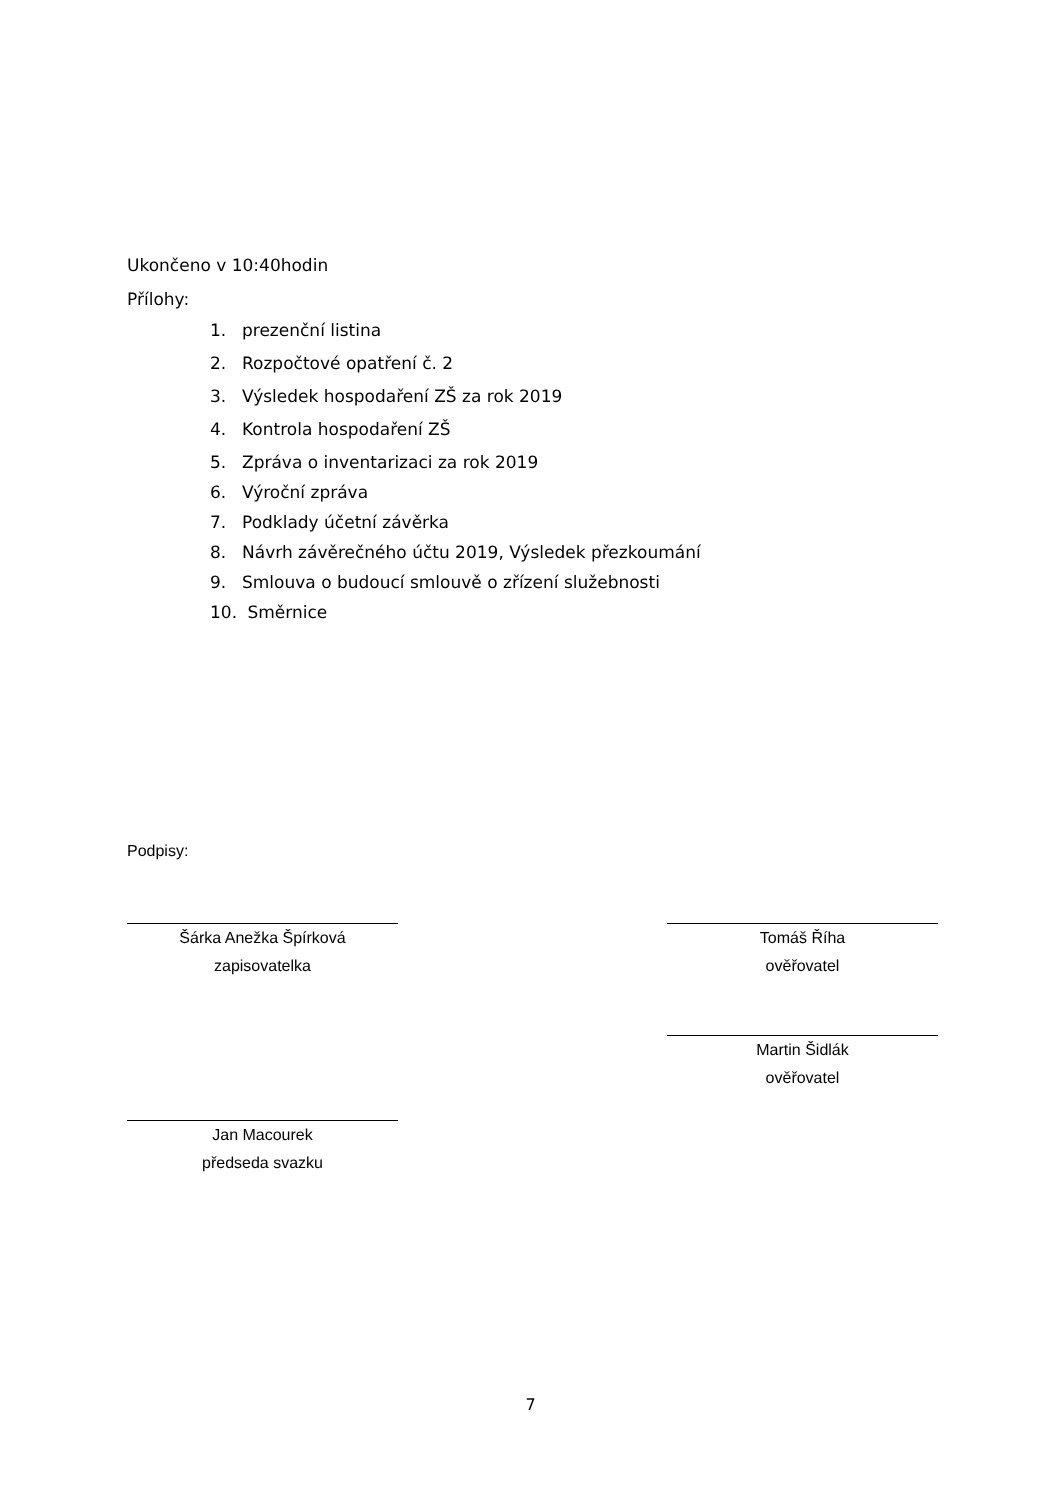Ukončeno v 10:40hodin
Přílohy:
1. prezenční listina
2. Rozpočtové opatření č. 2
3. Výsledek hospodaření ZŠ za rok 2019
4. Kontrola hospodaření ZŠ
5. Zpráva o inventarizaci za rok 2019
6. Výroční zpráva
7. Podklady účetní závěrka
8. Návrh závěrečného účtu 2019, Výsledek přezkoumání
9. Smlouva o budoucí smlouvě o zřízení služebnosti
10. Směrnice
Podpisy:
Šárka Anežka Špírková
zapisovatelka
Tomáš Říha
ověřovatel
Martin Šidlák
ověřovatel
Jan Macourek
předseda svazku
7